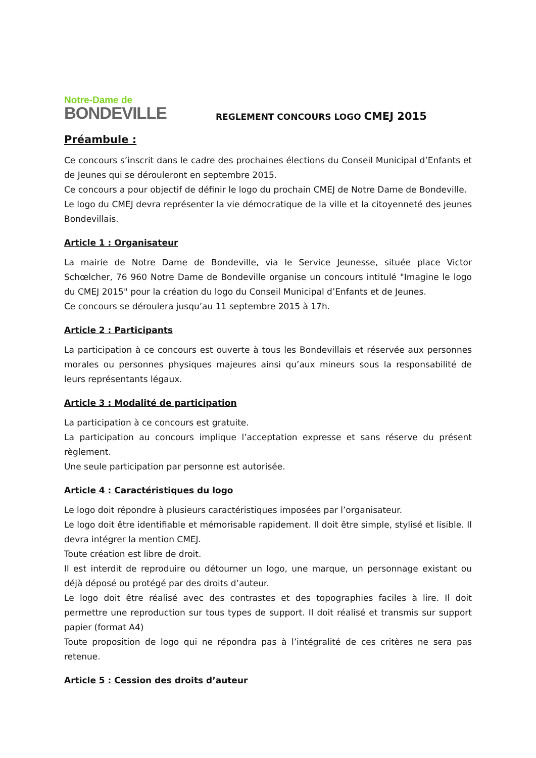Notre-Dame de
BONDEVILLE
REGLEMENT CONCOURS LOGO CMEJ 2015
Préambule :
Ce concours s’inscrit dans le cadre des prochaines élections du Conseil Municipal d’Enfants et de Jeunes qui se dérouleront en septembre 2015.
Ce concours a pour objectif de définir le logo du prochain CMEJ de Notre Dame de Bondeville.
Le logo du CMEJ devra représenter la vie démocratique de la ville et la citoyenneté des jeunes Bondevillais.
Article 1 : Organisateur
La mairie de Notre Dame de Bondeville, via le Service Jeunesse, située place Victor Schœlcher, 76 960 Notre Dame de Bondeville organise un concours intitulé "Imagine le logo du CMEJ 2015" pour la création du logo du Conseil Municipal d’Enfants et de Jeunes.
Ce concours se déroulera jusqu’au 11 septembre 2015 à 17h.
Article 2 : Participants
La participation à ce concours est ouverte à tous les Bondevillais et réservée aux personnes morales ou personnes physiques majeures ainsi qu’aux mineurs sous la responsabilité de leurs représentants légaux.
Article 3 : Modalité de participation
La participation à ce concours est gratuite.
La participation au concours implique l’acceptation expresse et sans réserve du présent règlement.
Une seule participation par personne est autorisée.
Article 4 : Caractéristiques du logo
Le logo doit répondre à plusieurs caractéristiques imposées par l’organisateur.
Le logo doit être identifiable et mémorisable rapidement. Il doit être simple, stylisé et lisible. Il devra intégrer la mention CMEJ.
Toute création est libre de droit.
Il est interdit de reproduire ou détourner un logo, une marque, un personnage existant ou déjà déposé ou protégé par des droits d’auteur.
Le logo doit être réalisé avec des contrastes et des topographies faciles à lire. Il doit permettre une reproduction sur tous types de support. Il doit réalisé et transmis sur support papier (format A4)
Toute proposition de logo qui ne répondra pas à l’intégralité de ces critères ne sera pas retenue.
Article 5 : Cession des droits d’auteur